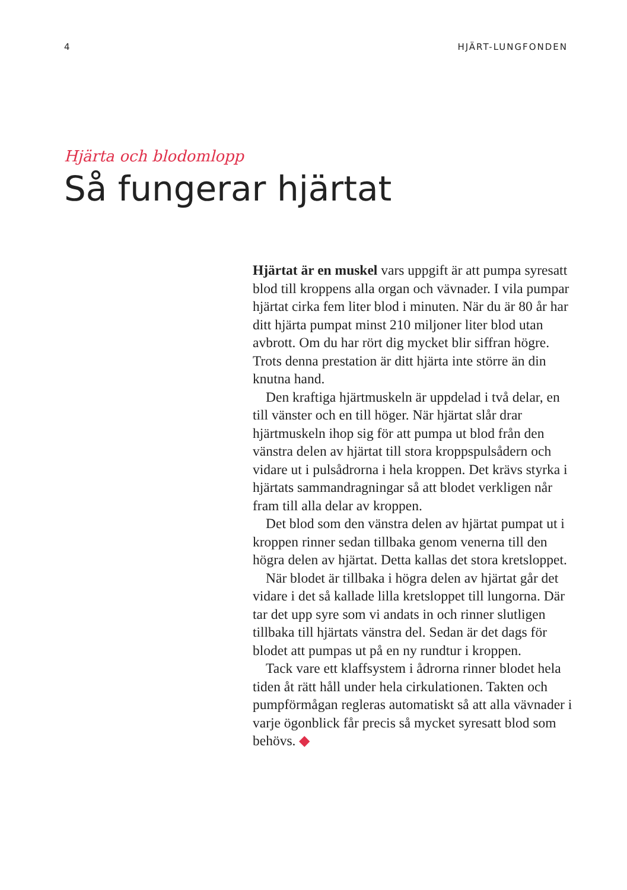4 HJÄRT-LUNGFONDEN
Hjärta och blodomlopp
Så fungerar hjärtat
Hjärtat är en muskel vars uppgift är att pumpa syresatt blod till kroppens alla organ och vävnader. I vila pumpar hjärtat cirka fem liter blod i minuten. När du är 80 år har ditt hjärta pumpat minst 210 miljoner liter blod utan avbrott. Om du har rört dig mycket blir siffran högre. Trots denna prestation är ditt hjärta inte större än din knutna hand.
Den kraftiga hjärtmuskeln är uppdelad i två delar, en till vänster och en till höger. När hjärtat slår drar hjärtmuskeln ihop sig för att pumpa ut blod från den vänstra delen av hjärtat till stora kroppspulsådern och vidare ut i pulsådrorna i hela kroppen. Det krävs styrka i hjärtats sammandragningar så att blodet verkligen når fram till alla delar av kroppen.
Det blod som den vänstra delen av hjärtat pumpat ut i kroppen rinner sedan tillbaka genom venerna till den högra delen av hjärtat. Detta kallas det stora kretsloppet.
När blodet är tillbaka i högra delen av hjärtat går det vidare i det så kallade lilla kretsloppet till lungorna. Där tar det upp syre som vi andats in och rinner slutligen tillbaka till hjärtats vänstra del. Sedan är det dags för blodet att pumpas ut på en ny rundtur i kroppen.
Tack vare ett klaffsystem i ådrorna rinner blodet hela tiden åt rätt håll under hela cirkulationen. Takten och pumpförmågan regleras automatiskt så att alla vävnader i varje ögonblick får precis så mycket syresatt blod som behövs. ◆